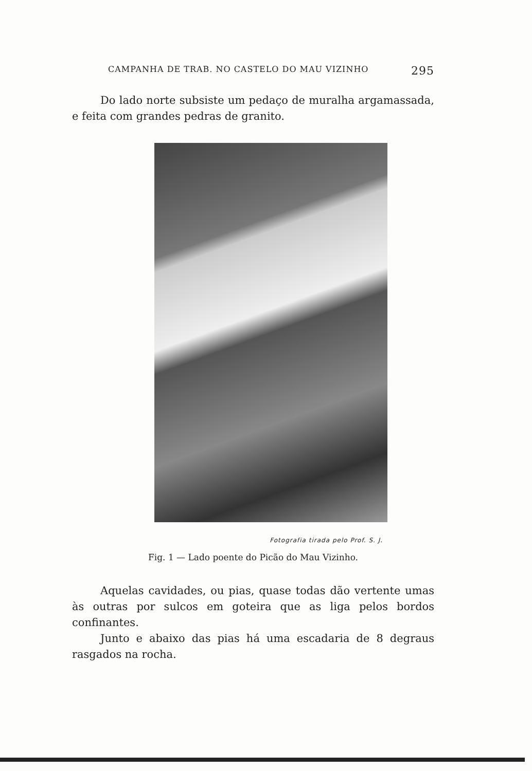CAMPANHA DE TRAB. NO CASTELO DO MAU VIZINHO 295
Do lado norte subsiste um pedaço de muralha argamassada, e feita com grandes pedras de granito.
Fotografia tirada pelo Prof. S. J.
Fig. 1 — Lado poente do Picão do Mau Vizinho.
Aquelas cavidades, ou pias, quase todas dão vertente umas às outras por sulcos em goteira que as liga pelos bordos confinantes.
Junto e abaixo das pias há uma escadaria de 8 degraus rasgados na rocha.